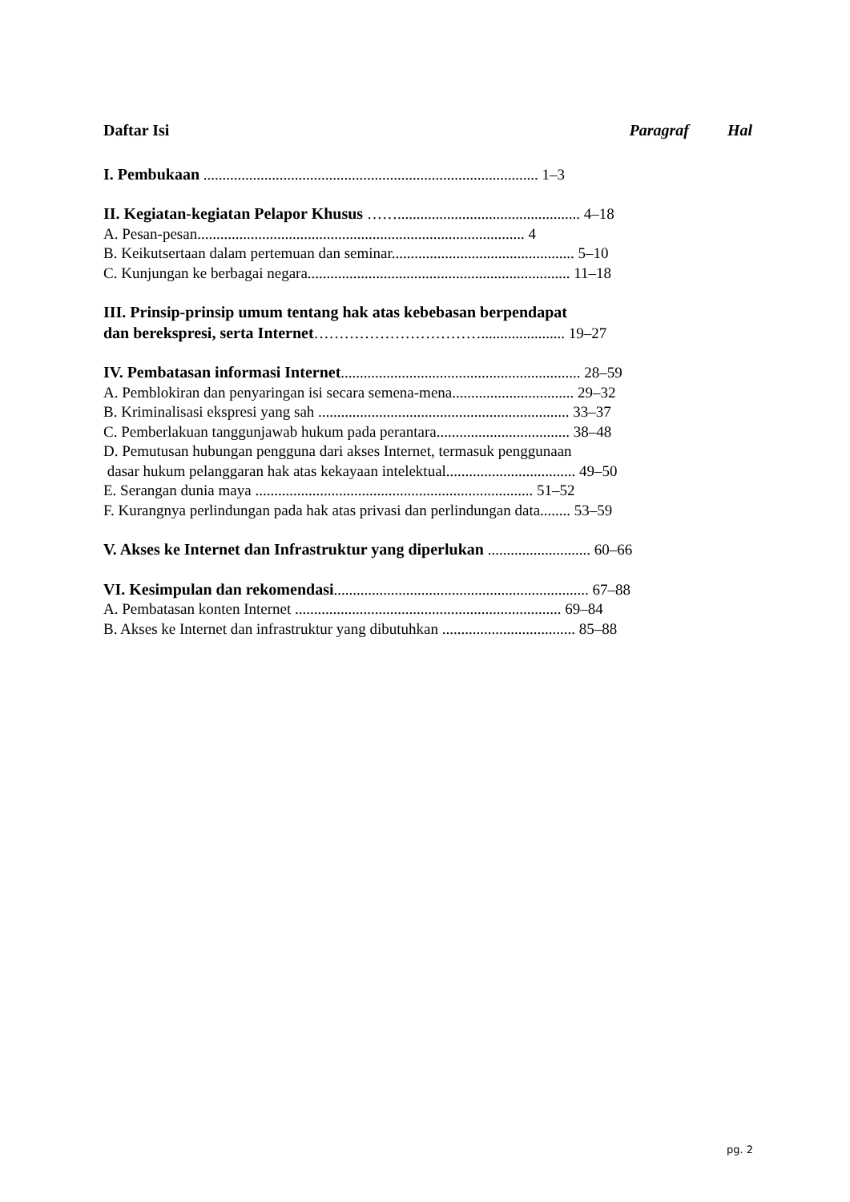Daftar Isi Paragraf Hal
I. Pembukaan ........................................................................................ 1–3
II. Kegiatan-kegiatan Pelapor Khusus ……................................................ 4–18
A. Pesan-pesan...................................................................................... 4
B. Keikutsertaan dalam pertemuan dan seminar................................................ 5–10
C. Kunjungan ke berbagai negara..................................................................... 11–18
III. Prinsip-prinsip umum tentang hak atas kebebasan berpendapat
dan berekspresi, serta Internet……………………………...................... 19–27
IV. Pembatasan informasi Internet............................................................... 28–59
A. Pemblokiran dan penyaringan isi secara semena-mena................................ 29–32
B. Kriminalisasi ekspresi yang sah .................................................................. 33–37
C. Pemberlakuan tanggunjawab hukum pada perantara................................... 38–48
D. Pemutusan hubungan pengguna dari akses Internet, termasuk penggunaan
dasar hukum pelanggaran hak atas kekayaan intelektual.................................. 49–50
E. Serangan dunia maya ......................................................................... 51–52
F. Kurangnya perlindungan pada hak atas privasi dan perlindungan data........ 53–59
V. Akses ke Internet dan Infrastruktur yang diperlukan ........................... 60–66
VI. Kesimpulan dan rekomendasi................................................................... 67–88
A. Pembatasan konten Internet ...................................................................... 69–84
B. Akses ke Internet dan infrastruktur yang dibutuhkan ................................... 85–88
pg. 2